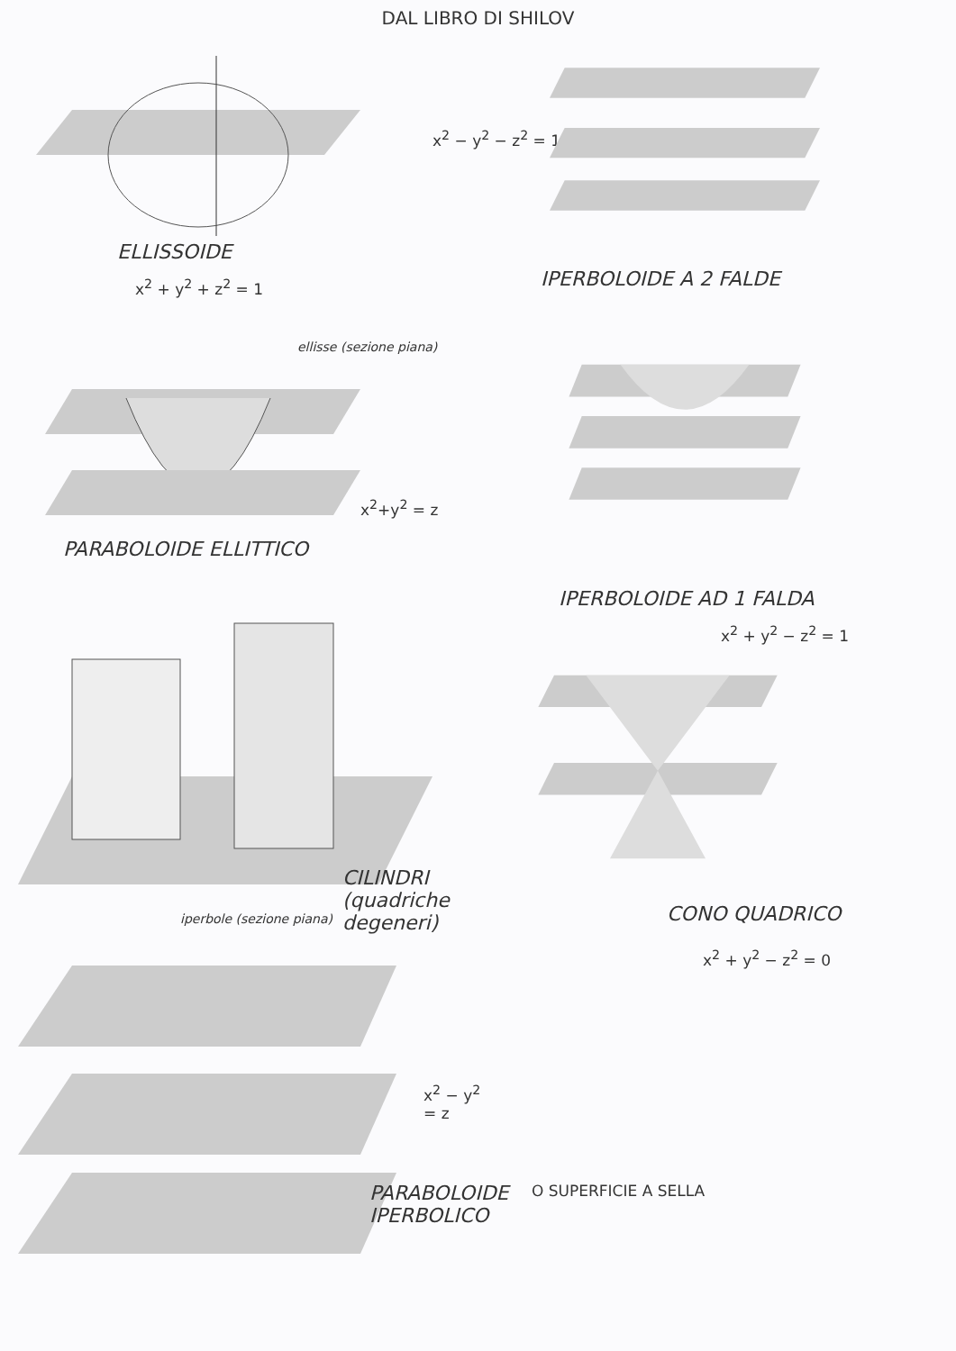DAL LIBRO DI SHILOV
ELLISSOIDE
x<sup>2</sup> + y<sup>2</sup> + z<sup>2</sup> = 1
x<sup>2</sup> − y<sup>2</sup> − z<sup>2</sup> = 1
IPERBOLOIDE A 2 FALDE
ellisse (sezione piana)
x<sup>2</sup>+y<sup>2</sup> = z
PARABOLOIDE ELLITTICO
IPERBOLOIDE AD 1 FALDA
CILINDRI (quadriche degeneri)
x<sup>2</sup> + y<sup>2</sup> − z<sup>2</sup> = 1
iperbole (sezione piana)
x<sup>2</sup> − y<sup>2</sup> = z
PARABOLOIDE
IPERBOLICO
CONO QUADRICO
x<sup>2</sup> + y<sup>2</sup> − z<sup>2</sup> = 0
O SUPERFICIE A SELLA